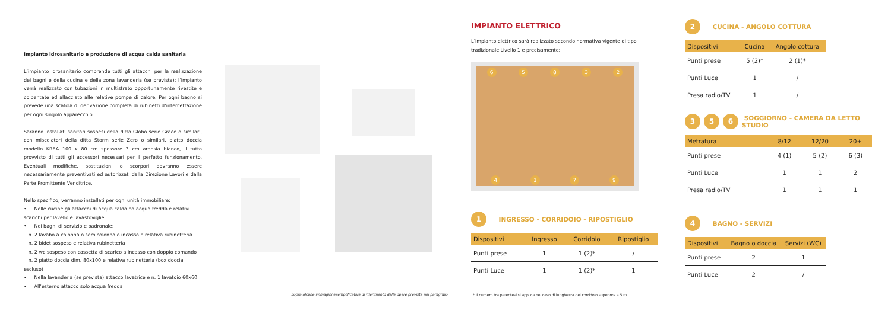Impianto idrosanitario e produzione di acqua calda sanitaria
L’impianto idrosanitario comprende tutti gli attacchi per la realizzazione dei bagni e della cucina e della zona lavanderia (se prevista); l’impianto verrà realizzato con tubazioni in multistrato opportunamente rivestite e coibentate ed allacciato alle relative pompe di calore. Per ogni bagno si prevede una scatola di derivazione completa di rubinetti d’intercettazione per ogni singolo apparecchio.
Saranno installati sanitari sospesi della ditta Globo serie Grace o similari, con miscelatori della ditta Storm serie Zero o similari, piatto doccia modello KREA 100 x 80 cm spessore 3 cm ardesia bianco, il tutto provvisto di tutti gli accessori necessari per il perfetto funzionamento. Eventuali modifiche, sostituzioni o scorpori dovranno essere necessariamente preventivati ed autorizzati dalla Direzione Lavori e dalla Parte Promittente Venditrice.
Nello specifico, verranno installati per ogni unità immobiliare:
• Nelle cucine gli attacchi di acqua calda ed acqua fredda e relativi scarichi per lavello e lavastoviglie
• Nei bagni di servizio e padronale:
n. 2 lavabo a colonna o semicolonna o incasso e relativa rubinetteria
n. 2 bidet sospeso e relativa rubinetteria
n. 2 wc sospeso con cassetta di scarico a incasso con doppio comando
n. 2 piatto doccia dim. 80x100 e relativa rubinetteria (box doccia escluso)
• Nella lavanderia (se prevista) attacco lavatrice e n. 1 lavatoio 60x60
• All’esterno attacco solo acqua fredda
Sopra alcune immagini esemplificative di riferimento delle opere previste nel paragrafo
IMPIANTO ELETTRICO
L’impianto elettrico sarà realizzato secondo normativa vigente di tipo tradizionale Livello 1 e precisamente:
65832
4179
1 INGRESSO - CORRIDOIO - RIPOSTIGLIO
| Dispositivi | Ingresso | Corridoio | Ripostiglio |
| --- | --- | --- | --- |
| Punti prese | 1 | 1 (2)* | / |
| Punti Luce | 1 | 1 (2)* | 1 |
* Il numero tra parentesi si applica nel caso di lunghezza del corridoio superiore a 5 m.
2 CUCINA - ANGOLO COTTURA
| Dispositivi | Cucina | Angolo cottura |
| --- | --- | --- |
| Punti prese | 5 (2)* | 2 (1)* |
| Punti Luce | 1 | / |
| Presa radio/TV | 1 | / |
3 5 6 SOGGIORNO - CAMERA DA LETTO
STUDIO
| Metratura | 8/12 | 12/20 | 20+ |
| --- | --- | --- | --- |
| Punti prese | 4 (1) | 5 (2) | 6 (3) |
| Punti Luce | 1 | 1 | 2 |
| Presa radio/TV | 1 | 1 | 1 |
4 BAGNO - SERVIZI
| Dispositivi | Bagno o doccia | Servizi (WC) |
| --- | --- | --- |
| Punti prese | 2 | 1 |
| Punti Luce | 2 | / |